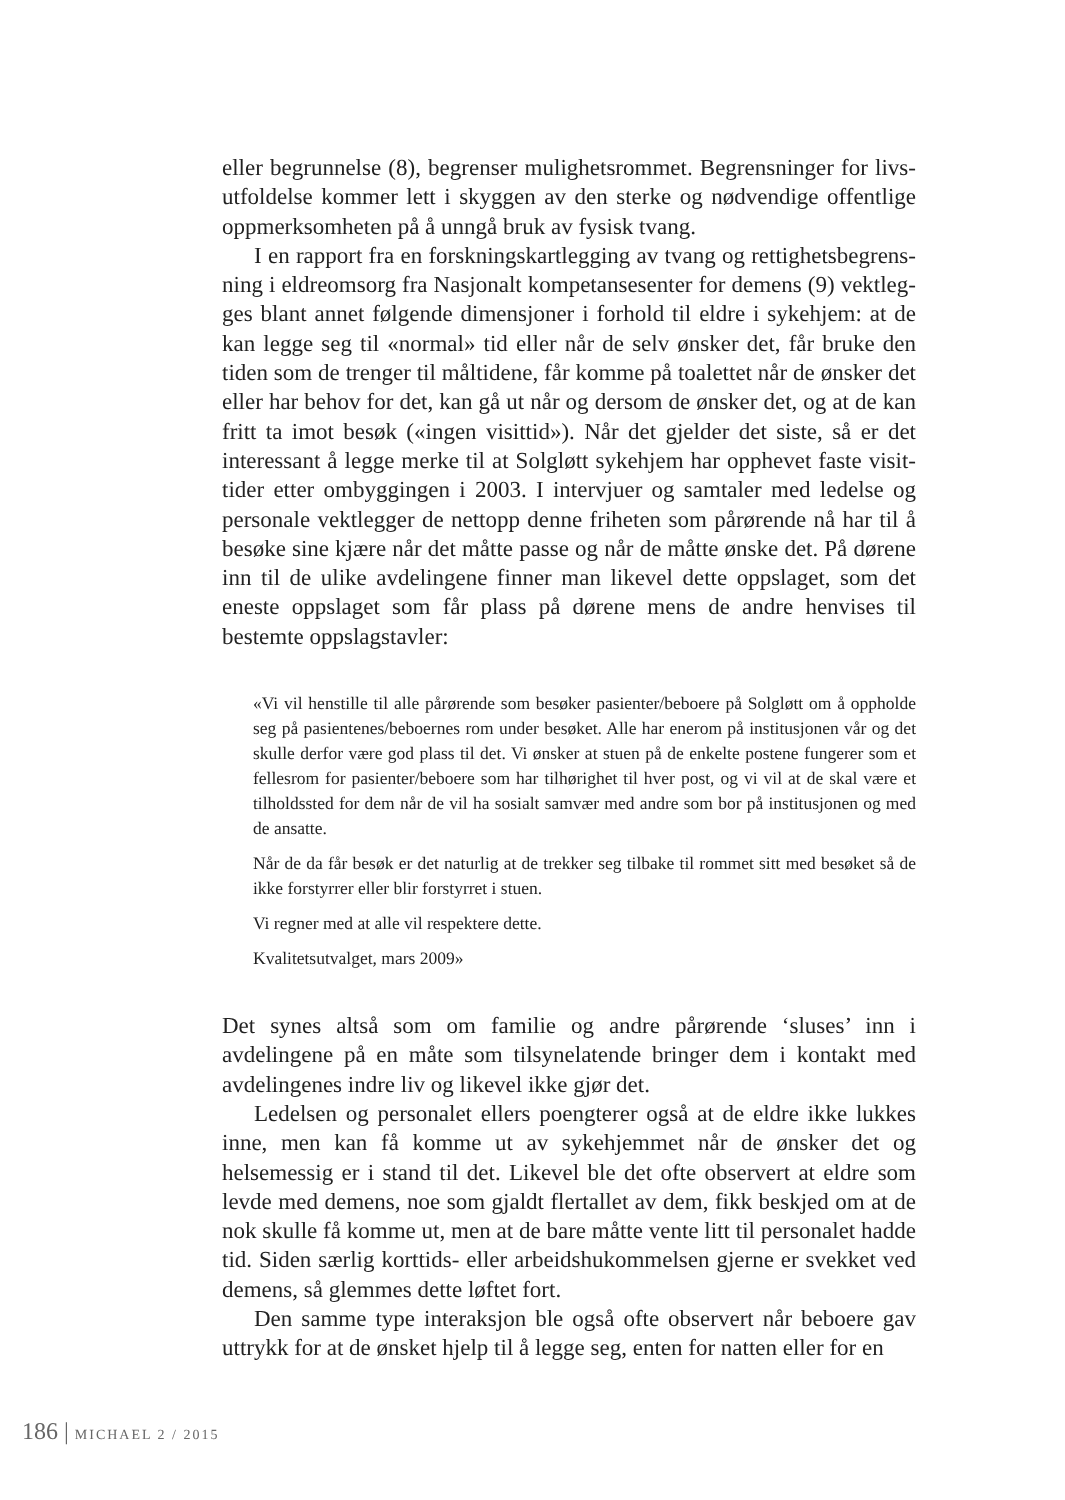eller begrunnelse (8), begrenser mulighetsrommet. Begrensninger for livs­utfoldelse kommer lett i skyggen av den sterke og nødvendige offentlige oppmerksomheten på å unngå bruk av fysisk tvang.
I en rapport fra en forskningskartlegging av tvang og rettighetsbegrens­ning i eldreomsorg fra Nasjonalt kompetansesenter for demens (9) vektleg­ges blant annet følgende dimensjoner i forhold til eldre i sykehjem: at de kan legge seg til «normal» tid eller når de selv ønsker det, får bruke den tiden som de trenger til måltidene, får komme på toalettet når de ønsker det eller har behov for det, kan gå ut når og dersom de ønsker det, og at de kan fritt ta imot besøk («ingen visittid»). Når det gjelder det siste, så er det interessant å legge merke til at Solgløtt sykehjem har opphevet faste visit­tider etter ombyggingen i 2003. I intervjuer og samtaler med ledelse og personale vektlegger de nettopp denne friheten som pårørende nå har til å besøke sine kjære når det måtte passe og når de måtte ønske det. På dørene inn til de ulike avdelingene finner man likevel dette oppslaget, som det eneste oppslaget som får plass på dørene mens de andre henvises til bestemte oppslagstavler:
«Vi vil henstille til alle pårørende som besøker pasienter/beboere på Solgløtt om å oppholde seg på pasientenes/beboernes rom under besøket. Alle har enerom på institusjonen vår og det skulle derfor være god plass til det. Vi ønsker at stuen på de enkelte postene fungerer som et fellesrom for pasienter/beboere som har tilhørighet til hver post, og vi vil at de skal være et tilholdssted for dem når de vil ha sosialt samvær med andre som bor på institusjonen og med de ansatte.
Når de da får besøk er det naturlig at de trekker seg tilbake til rommet sitt med besøket så de ikke forstyrrer eller blir forstyrret i stuen.
Vi regner med at alle vil respektere dette.
Kvalitetsutvalget, mars 2009»
Det synes altså som om familie og andre pårørende ‘sluses’ inn i avdelingene på en måte som tilsynelatende bringer dem i kontakt med avdelingenes indre liv og likevel ikke gjør det.
Ledelsen og personalet ellers poengterer også at de eldre ikke lukkes inne, men kan få komme ut av sykehjemmet når de ønsker det og helsemes­sig er i stand til det. Likevel ble det ofte observert at eldre som levde med demens, noe som gjaldt flertallet av dem, fikk beskjed om at de nok skulle få komme ut, men at de bare måtte vente litt til personalet hadde tid. Siden særlig korttids- eller arbeidshukommelsen gjerne er svekket ved demens, så glemmes dette løftet fort.
Den samme type interaksjon ble også ofte observert når beboere gav uttrykk for at de ønsket hjelp til å legge seg, enten for natten eller for en
186 | MICHAEL 2 / 2015